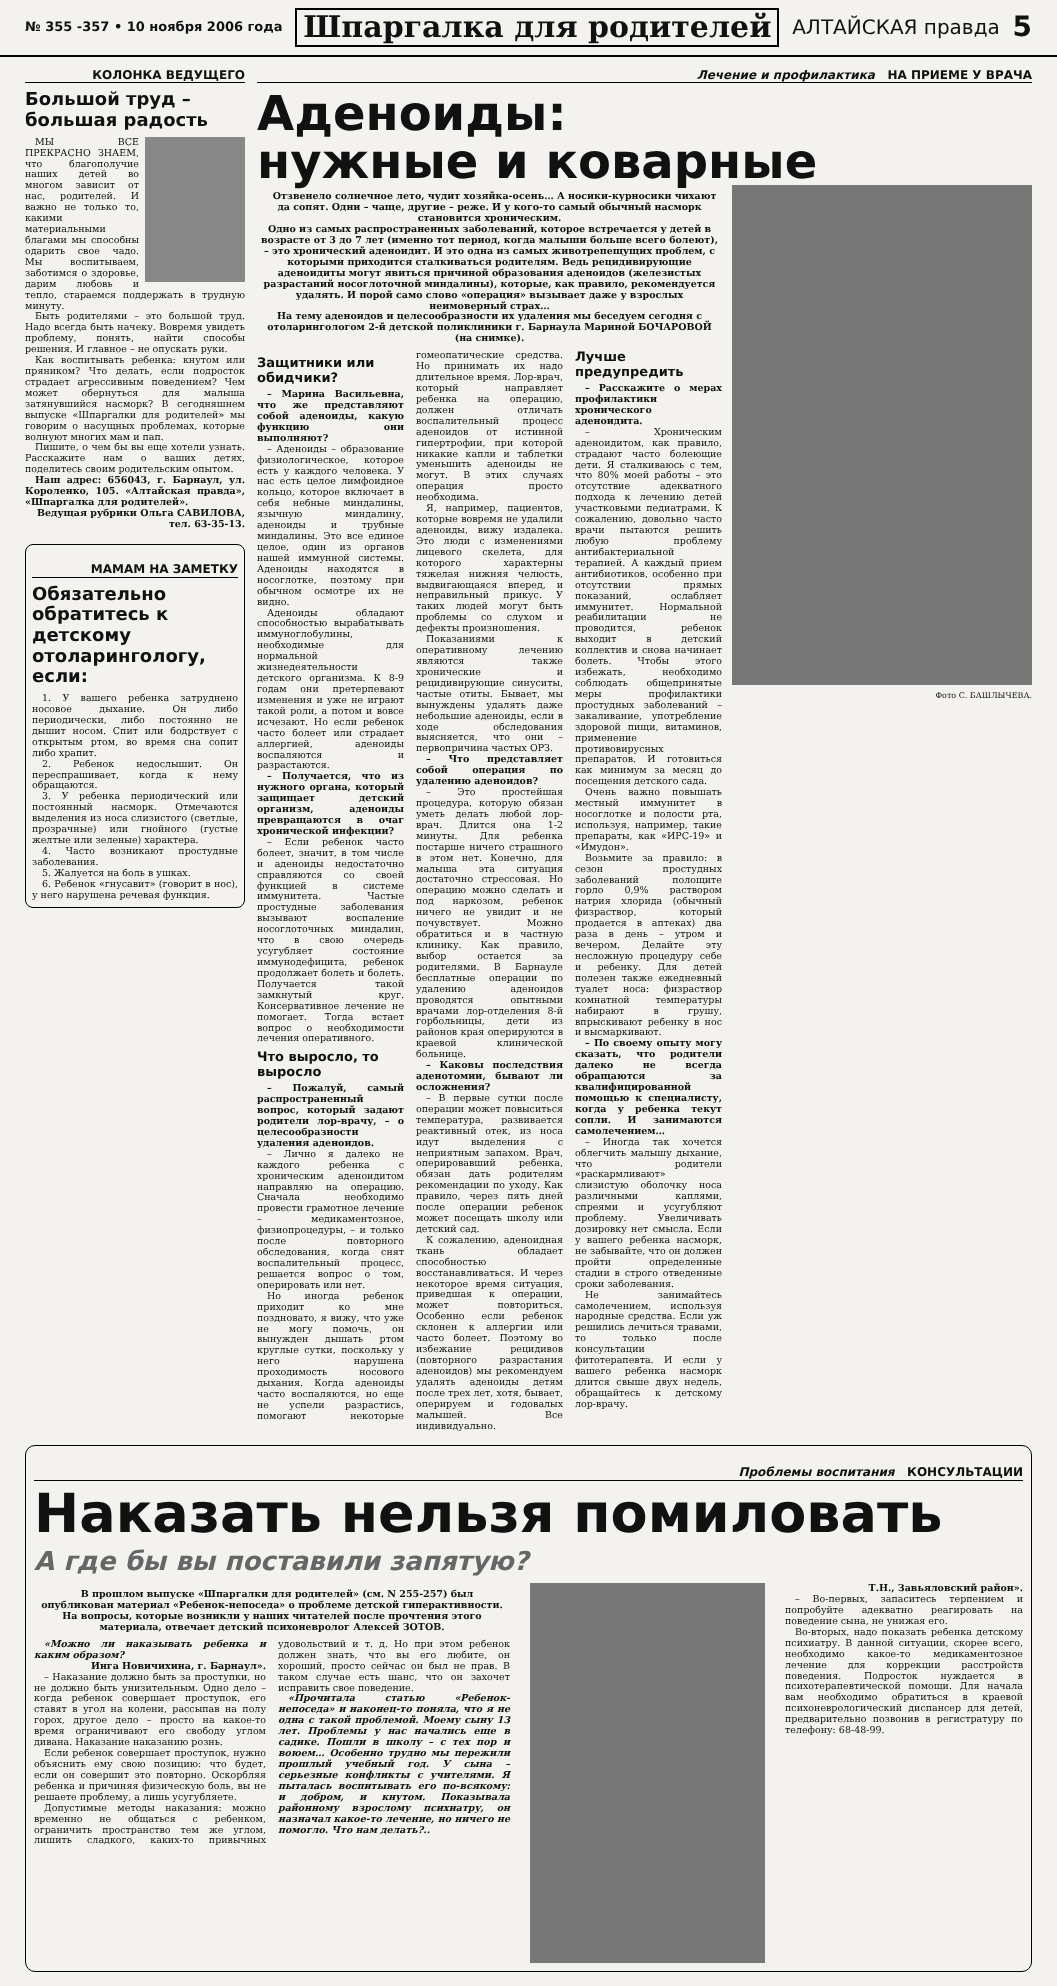№ 355 -357 • 10 ноября 2006 года Шпаргалка для родителей АЛТАЙСКАЯ правда 5
КОЛОНКА ВЕДУЩЕГО
Большой труд – большая радость
МЫ ВСЕ ПРЕКРАСНО ЗНАЕМ, что благополучие наших детей во многом зависит от нас, родителей. И важно не только то, какими материальными благами мы способны одарить свое чадо. Мы воспитываем, заботимся о здоровье, дарим любовь и тепло, стараемся поддержать в трудную минуту.
Быть родителями – это большой труд. Надо всегда быть начеку. Вовремя увидеть проблему, понять, найти способы решения. И главное – не опускать руки.
Как воспитывать ребенка: кнутом или пряником? Что делать, если подросток страдает агрессивным поведением? Чем может обернуться для малыша затянувшийся насморк? В сегодняшнем выпуске «Шпаргалки для родителей» мы говорим о насущных проблемах, которые волнуют многих мам и пап.
Пишите, о чем бы вы еще хотели узнать. Расскажите нам о ваших детях, поделитесь своим родительским опытом.
Наш адрес: 656043, г. Барнаул, ул. Короленко, 105. «Алтайская правда», «Шпаргалка для родителей».
Ведущая рубрики Ольга САВИЛОВА, тел. 63-35-13.
МАМАМ НА ЗАМЕТКУ
Обязательно обратитесь к детскому отоларингологу, если:
1. У вашего ребенка затруднено носовое дыхание. Он либо периодически, либо постоянно не дышит носом. Спит или бодрствует с открытым ртом, во время сна сопит либо храпит.
2. Ребенок недослышит. Он переспрашивает, когда к нему обращаются.
3. У ребенка периодический или постоянный насморк. Отмечаются выделения из носа слизистого (светлые, прозрачные) или гнойного (густые желтые или зеленые) характера.
4. Часто возникают простудные заболевания.
5. Жалуется на боль в ушках.
6. Ребенок «гнусавит» (говорит в нос), у него нарушена речевая функция.
Лечение и профилактика НА ПРИЕМЕ У ВРАЧА
Аденоиды:
нужные и коварные
Фото С. БАШЛЫЧЕВА.
Отзвенело солнечное лето, чудит хозяйка-осень… А носики-курносики чихают да сопят. Одни – чаще, другие – реже. И у кого-то самый обычный насморк становится хроническим.
Одно из самых распространенных заболеваний, которое встречается у детей в возрасте от 3 до 7 лет (именно тот период, когда малыши больше всего болеют), – это хронический аденоидит. И это одна из самых животрепещущих проблем, с которыми приходится сталкиваться родителям. Ведь рецидивирующие аденоидиты могут явиться причиной образования аденоидов (железистых разрастаний носоглоточной миндалины), которые, как правило, рекомендуется удалять. И порой само слово «операция» вызывает даже у взрослых неимоверный страх…
На тему аденоидов и целесообразности их удаления мы беседуем сегодня с отоларингологом 2-й детской поликлиники г. Барнаула Мариной БОЧАРОВОЙ (на снимке).
Защитники или обидчики?
– Марина Васильевна, что же представляют собой аденоиды, какую функцию они выполняют?
– Аденоиды – образование физиологическое, которое есть у каждого человека. У нас есть целое лимфоидное кольцо, которое включает в себя небные миндалины, язычную миндалину, аденоиды и трубные миндалины. Это все единое целое, один из органов нашей иммунной системы. Аденоиды находятся в носоглотке, поэтому при обычном осмотре их не видно.
Аденоиды обладают способностью вырабатывать иммуноглобулины, необходимые для нормальной жизнедеятельности детского организма. К 8-9 годам они претерпевают изменения и уже не играют такой роли, а потом и вовсе исчезают. Но если ребенок часто болеет или страдает аллергией, аденоиды воспаляются и разрастаются.
– Получается, что из нужного органа, который защищает детский организм, аденоиды превращаются в очаг хронической инфекции?
– Если ребенок часто болеет, значит, в том числе и аденоиды недостаточно справляются со своей функцией в системе иммунитета. Частые простудные заболевания вызывают воспаление носоглоточных миндалин, что в свою очередь усугубляет состояние иммунодефицита, ребенок продолжает болеть и болеть. Получается такой замкнутый круг. Консервативное лечение не помогает. Тогда встает вопрос о необходимости лечения оперативного.
Что выросло, то выросло
– Пожалуй, самый распространенный вопрос, который задают родители лор-врачу, – о целесообразности удаления аденоидов.
– Лично я далеко не каждого ребенка с хроническим аденоидитом направляю на операцию. Сначала необходимо провести грамотное лечение – медикаментозное, физиопроцедуры, – и только после повторного обследования, когда снят воспалительный процесс, решается вопрос о том, оперировать или нет.
Но иногда ребенок приходит ко мне поздновато, я вижу, что уже не могу помочь, он вынужден дышать ртом круглые сутки, поскольку у него нарушена проходимость носового дыхания. Когда аденоиды часто воспаляются, но еще не успели разрастись, помогают некоторые гомеопатические средства. Но принимать их надо длительное время. Лор-врач, который направляет ребенка на операцию, должен отличать воспалительный процесс аденоидов от истинной гипертрофии, при которой никакие капли и таблетки уменьшить аденоиды не могут. В этих случаях операция просто необходима.
Я, например, пациентов, которые вовремя не удалили аденоиды, вижу издалека. Это люди с изменениями лицевого скелета, для которого характерны тяжелая нижняя челюсть, выдвигающаяся вперед, и неправильный прикус. У таких людей могут быть проблемы со слухом и дефекты произношения.
Показаниями к оперативному лечению являются также хронические и рецидивирующие синуситы, частые отиты. Бывает, мы вынуждены удалять даже небольшие аденоиды, если в ходе обследования выясняется, что они – первопричина частых ОРЗ.
– Что представляет собой операция по удалению аденоидов?
– Это простейшая процедура, которую обязан уметь делать любой лор-врач. Длится она 1-2 минуты. Для ребенка постарше ничего страшного в этом нет. Конечно, для малыша эта ситуация достаточно стрессовая. Но операцию можно сделать и под наркозом, ребенок ничего не увидит и не почувствует. Можно обратиться и в частную клинику. Как правило, выбор остается за родителями. В Барнауле бесплатные операции по удалению аденоидов проводятся опытными врачами лор-отделения 8-й горбольницы, дети из районов края оперируются в краевой клинической больнице.
– Каковы последствия аденотомии, бывают ли осложнения?
– В первые сутки после операции может повыситься температура, развивается реактивный отек, из носа идут выделения с неприятным запахом. Врач, оперировавший ребенка, обязан дать родителям рекомендации по уходу. Как правило, через пять дней после операции ребенок может посещать школу или детский сад.
К сожалению, аденоидная ткань обладает способностью восстанавливаться. И через некоторое время ситуация, приведшая к операции, может повториться. Особенно если ребенок склонен к аллергии или часто болеет. Поэтому во избежание рецидивов (повторного разрастания аденоидов) мы рекомендуем удалять аденоиды детям после трех лет, хотя, бывает, оперируем и годовалых малышей. Все индивидуально.
Лучше предупредить
– Расскажите о мерах профилактики хронического аденоидита.
– Хроническим аденоидитом, как правило, страдают часто болеющие дети. Я сталкиваюсь с тем, что 80% моей работы – это отсутствие адекватного подхода к лечению детей участковыми педиатрами. К сожалению, довольно часто врачи пытаются решить любую проблему антибактериальной терапией. А каждый прием антибиотиков, особенно при отсутствии прямых показаний, ослабляет иммунитет. Нормальной реабилитации не проводится, ребенок выходит в детский коллектив и снова начинает болеть. Чтобы этого избежать, необходимо соблюдать общепринятые меры профилактики простудных заболеваний – закаливание, употребление здоровой пищи, витаминов, применение противовирусных препаратов. И готовиться как минимум за месяц до посещения детского сада.
Очень важно повышать местный иммунитет в носоглотке и полости рта, используя, например, такие препараты, как «ИРС-19» и «Имудон».
Возьмите за правило: в сезон простудных заболеваний полощите горло 0,9% раствором натрия хлорида (обычный физраствор, который продается в аптеках) два раза в день – утром и вечером. Делайте эту несложную процедуру себе и ребенку. Для детей полезен также ежедневный туалет носа: физраствор комнатной температуры набирают в грушу, впрыскивают ребенку в нос и высмаркивают.
– По своему опыту могу сказать, что родители далеко не всегда обращаются за квалифицированной помощью к специалисту, когда у ребенка текут сопли. И занимаются самолечением…
– Иногда так хочется облегчить малышу дыхание, что родители «раскармливают» слизистую оболочку носа различными каплями, спреями и усугубляют проблему. Увеличивать дозировку нет смысла. Если у вашего ребенка насморк, не забывайте, что он должен пройти определенные стадии в строго отведенные сроки заболевания.
Не занимайтесь самолечением, используя народные средства. Если уж решились лечиться травами, то только после консультации фитотерапевта. И если у вашего ребенка насморк длится свыше двух недель, обращайтесь к детскому лор-врачу.
Проблемы воспитания КОНСУЛЬТАЦИИ
Наказать нельзя помиловать
А где бы вы поставили запятую?
В прошлом выпуске «Шпаргалки для родителей» (см. N 255-257) был опубликован материал «Ребенок-непоседа» о проблеме детской гиперактивности. На вопросы, которые возникли у наших читателей после прочтения этого материала, отвечает детский психоневролог Алексей ЗОТОВ.
«Можно ли наказывать ребенка и каким образом?
Инга Новичихина, г. Барнаул».
– Наказание должно быть за проступки, но не должно быть унизительным. Одно дело – когда ребенок совершает проступок, его ставят в угол на колени, рассыпав на полу горох, другое дело – просто на какое-то время ограничивают его свободу углом дивана. Наказание наказанию рознь.
Если ребенок совершает проступок, нужно объяснить ему свою позицию: что будет, если он совершит это повторно. Оскорбляя ребенка и причиняя физическую боль, вы не решаете проблему, а лишь усугубляете.
Допустимые методы наказания: можно временно не общаться с ребенком, ограничить пространство тем же углом, лишить сладкого, каких-то привычных удовольствий и т. д. Но при этом ребенок должен знать, что вы его любите, он хороший, просто сейчас он был не прав. В таком случае есть шанс, что он захочет исправить свое поведение.
«Прочитала статью «Ребенок-непоседа» и наконец-то поняла, что я не одна с такой проблемой. Моему сыну 13 лет. Проблемы у нас начались еще в садике. Пошли в школу – с тех пор и воюем… Особенно трудно мы пережили прошлый учебный год. У сына – серьезные конфликты с учителями. Я пыталась воспитывать его по-всякому: и добром, и кнутом. Показывала районному взрослому психиатру, он назначал какое-то лечение, но ничего не помогло. Что нам делать?..
Т.Н., Завьяловский район».
– Во-первых, запаситесь терпением и попробуйте адекватно реагировать на поведение сына, не унижая его.
Во-вторых, надо показать ребенка детскому психиатру. В данной ситуации, скорее всего, необходимо какое-то медикаментозное лечение для коррекции расстройств поведения. Подросток нуждается в психотерапевтической помощи. Для начала вам необходимо обратиться в краевой психоневрологический диспансер для детей, предварительно позвонив в регистратуру по телефону: 68-48-99.